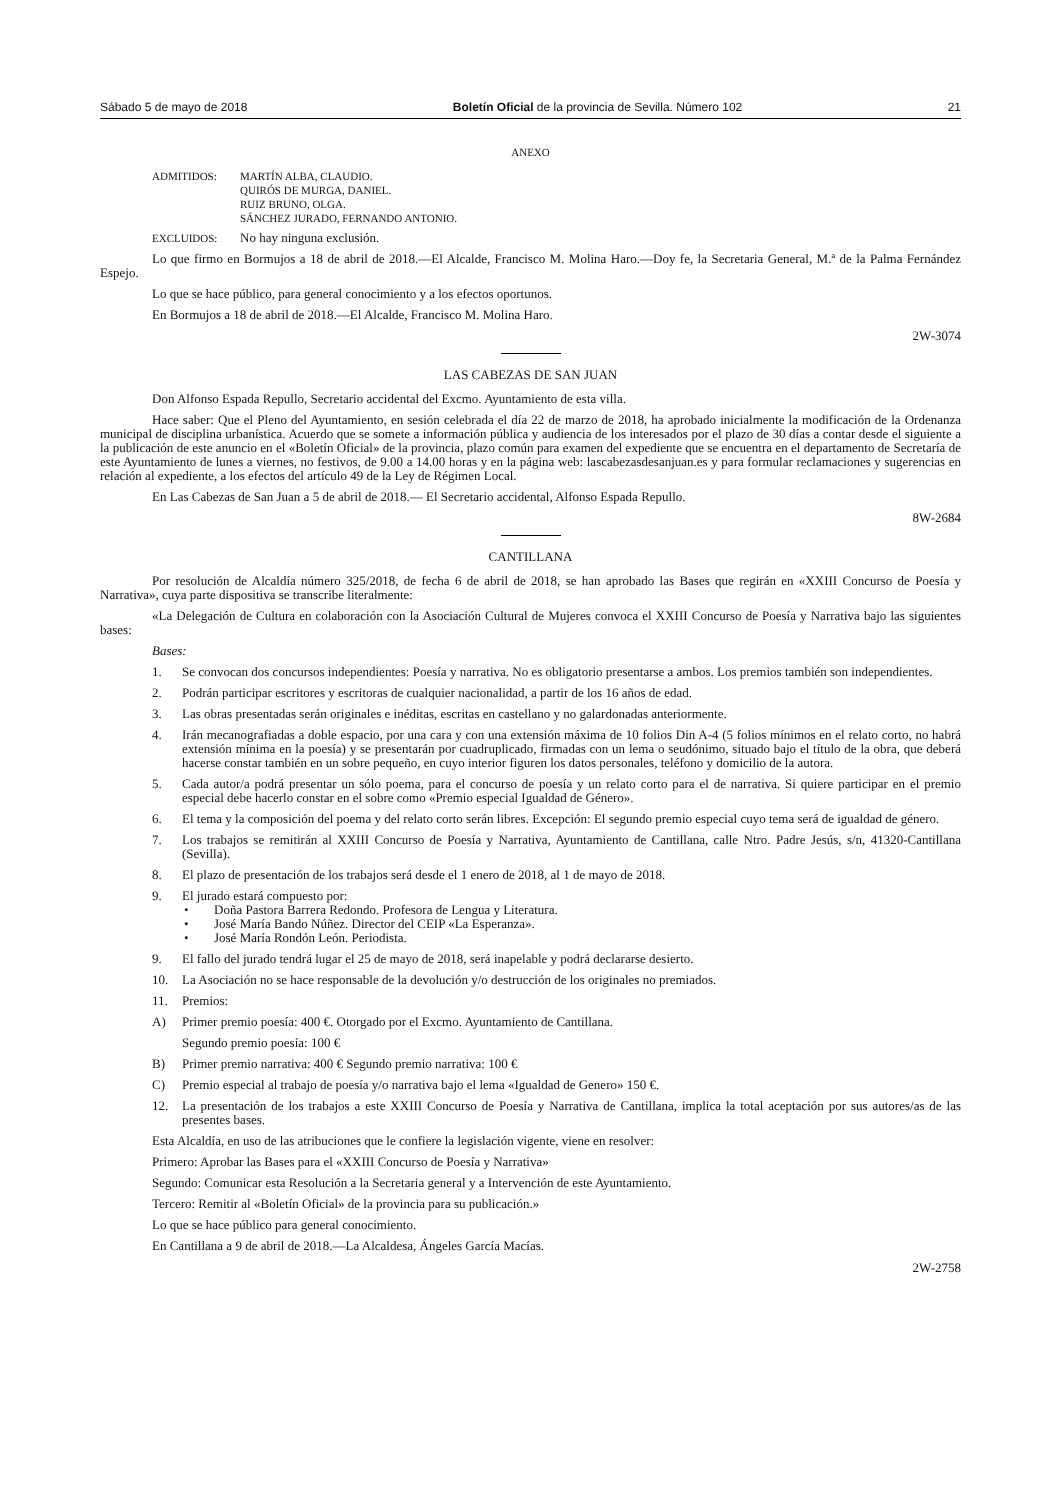Sábado 5 de mayo de 2018 Boletín Oficial de la provincia de Sevilla. Número 102 21
ANEXO
ADMITIDOS: MARTÍN ALBA, CLAUDIO.
QUIRÓS DE MURGA, DANIEL.
RUIZ BRUNO, OLGA.
SÁNCHEZ JURADO, FERNANDO ANTONIO.
EXCLUIDOS: No hay ninguna exclusión.
Lo que firmo en Bormujos a 18 de abril de 2018.—El Alcalde, Francisco M. Molina Haro.—Doy fe, la Secretaria General, M.ª de la Palma Fernández Espejo.
Lo que se hace público, para general conocimiento y a los efectos oportunos.
En Bormujos a 18 de abril de 2018.—El Alcalde, Francisco M. Molina Haro.
2W-3074
LAS CABEZAS DE SAN JUAN
Don Alfonso Espada Repullo, Secretario accidental del Excmo. Ayuntamiento de esta villa.
Hace saber: Que el Pleno del Ayuntamiento, en sesión celebrada el día 22 de marzo de 2018, ha aprobado inicialmente la modificación de la Ordenanza municipal de disciplina urbanística. Acuerdo que se somete a información pública y audiencia de los interesados por el plazo de 30 días a contar desde el siguiente a la publicación de este anuncio en el «Boletín Oficial» de la provincia, plazo común para examen del expediente que se encuentra en el departamento de Secretaría de este Ayuntamiento de lunes a viernes, no festivos, de 9.00 a 14.00 horas y en la página web: lascabezasdesanjuan.es y para formular reclamaciones y sugerencias en relación al expediente, a los efectos del artículo 49 de la Ley de Régimen Local.
En Las Cabezas de San Juan a 5 de abril de 2018.— El Secretario accidental, Alfonso Espada Repullo.
8W-2684
CANTILLANA
Por resolución de Alcaldía número 325/2018, de fecha 6 de abril de 2018, se han aprobado las Bases que regirán en «XXIII Concurso de Poesía y Narrativa», cuya parte dispositiva se transcribe literalmente:
«La Delegación de Cultura en colaboración con la Asociación Cultural de Mujeres convoca el XXIII Concurso de Poesía y Narrativa bajo las siguientes bases:
Bases:
1. Se convocan dos concursos independientes: Poesía y narrativa. No es obligatorio presentarse a ambos. Los premios también son independientes.
2. Podrán participar escritores y escritoras de cualquier nacionalidad, a partir de los 16 años de edad.
3. Las obras presentadas serán originales e inéditas, escritas en castellano y no galardonadas anteriormente.
4. Irán mecanografiadas a doble espacio, por una cara y con una extensión máxima de 10 folios Din A-4 (5 folios mínimos en el relato corto, no habrá extensión mínima en la poesía) y se presentarán por cuadruplicado, firmadas con un lema o seudónimo, situado bajo el título de la obra, que deberá hacerse constar también en un sobre pequeño, en cuyo interior figuren los datos personales, teléfono y domicilio de la autora.
5. Cada autor/a podrá presentar un sólo poema, para el concurso de poesía y un relato corto para el de narrativa. Si quiere participar en el premio especial debe hacerlo constar en el sobre como «Premio especial Igualdad de Género».
6. El tema y la composición del poema y del relato corto serán libres. Excepción: El segundo premio especial cuyo tema será de igualdad de género.
7. Los trabajos se remitirán al XXIII Concurso de Poesía y Narrativa, Ayuntamiento de Cantillana, calle Ntro. Padre Jesús, s/n, 41320-Cantillana (Sevilla).
8. El plazo de presentación de los trabajos será desde el 1 enero de 2018, al 1 de mayo de 2018.
9. El jurado estará compuesto por:
• Doña Pastora Barrera Redondo. Profesora de Lengua y Literatura.
• José María Bando Núñez. Director del CEIP «La Esperanza».
• José María Rondón León. Periodista.
9. El fallo del jurado tendrá lugar el 25 de mayo de 2018, será inapelable y podrá declararse desierto.
10. La Asociación no se hace responsable de la devolución y/o destrucción de los originales no premiados.
11. Premios:
A) Primer premio poesía: 400 €. Otorgado por el Excmo. Ayuntamiento de Cantillana.
Segundo premio poesía: 100 €
B) Primer premio narrativa: 400 € Segundo premio narrativa: 100 €
C) Premio especial al trabajo de poesía y/o narrativa bajo el lema «Igualdad de Genero» 150 €.
12. La presentación de los trabajos a este XXIII Concurso de Poesía y Narrativa de Cantillana, implica la total aceptación por sus autores/as de las presentes bases.
Esta Alcaldía, en uso de las atribuciones que le confiere la legislación vigente, viene en resolver:
Primero: Aprobar las Bases para el «XXIII Concurso de Poesía y Narrativa»
Segundo: Comunicar esta Resolución a la Secretaria general y a Intervención de este Ayuntamiento.
Tercero: Remitir al «Boletín Oficial» de la provincia para su publicación.»
Lo que se hace público para general conocimiento.
En Cantillana a 9 de abril de 2018.—La Alcaldesa, Ángeles García Macías.
2W-2758